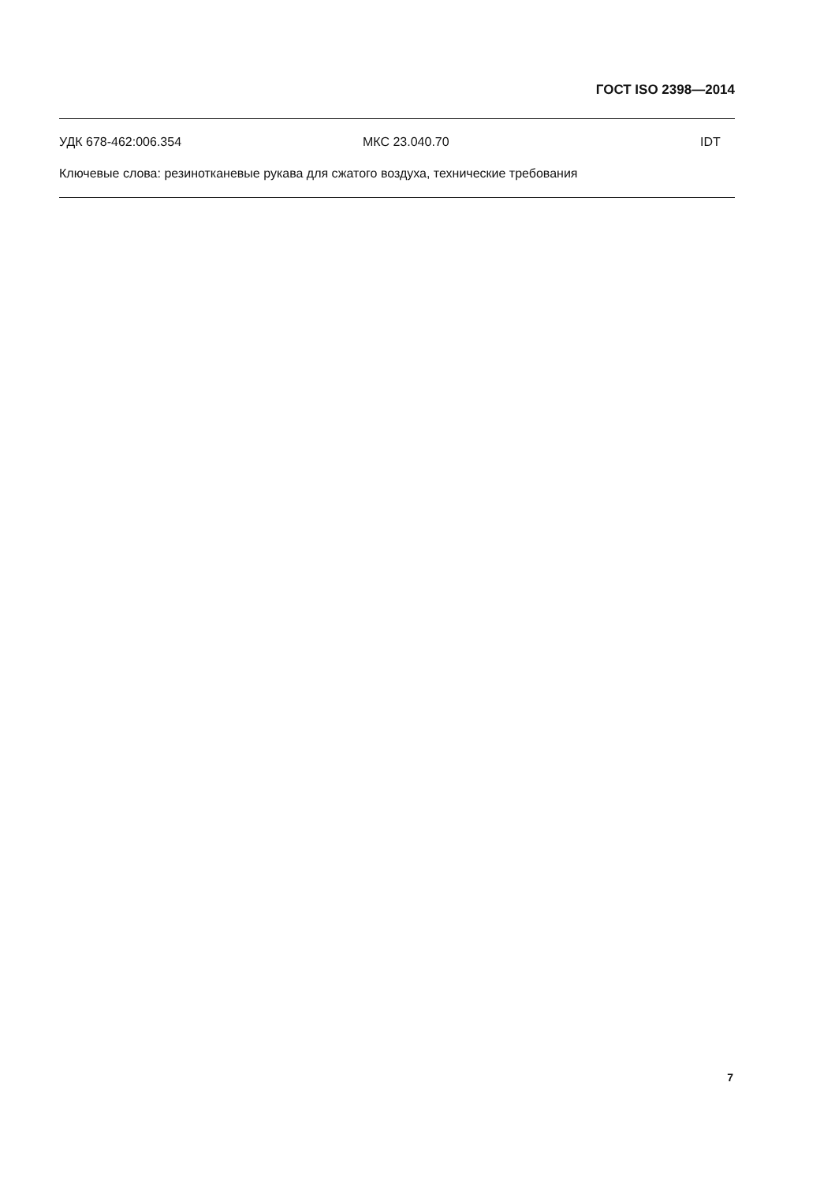ГОСТ ISO 2398—2014
УДК 678-462:006.354 МКС 23.040.70 IDT
Ключевые слова: резинотканевые рукава для сжатого воздуха, технические требования
7